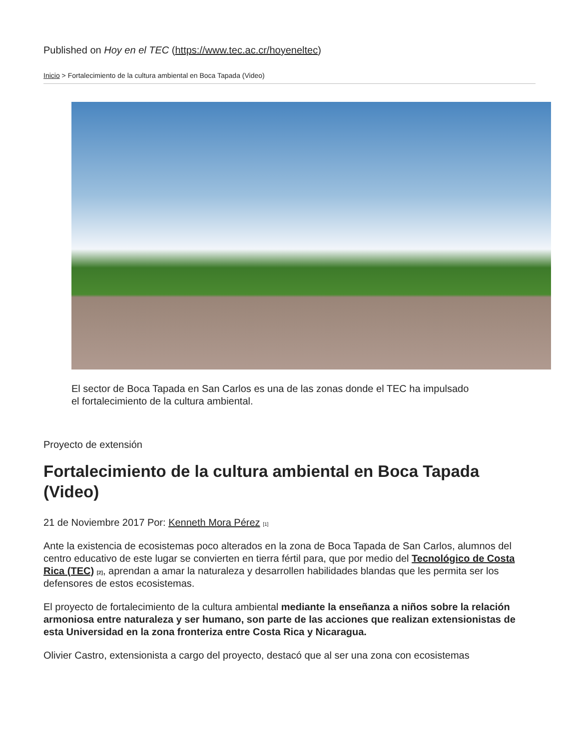Published on Hoy en el TEC (https://www.tec.ac.cr/hoyeneltec)
Inicio > Fortalecimiento de la cultura ambiental en Boca Tapada (Video)
El sector de Boca Tapada en San Carlos es una de las zonas donde el TEC ha impulsado el fortalecimiento de la cultura ambiental.
Proyecto de extensión
Fortalecimiento de la cultura ambiental en Boca Tapada (Video)
21 de Noviembre 2017 Por: Kenneth Mora Pérez <sup>[1]</sup>
Ante la existencia de ecosistemas poco alterados en la zona de Boca Tapada de San Carlos, alumnos del centro educativo de este lugar se convierten en tierra fértil para, que por medio del Tecnológico de Costa Rica (TEC) <sup>[2]</sup>, aprendan a amar la naturaleza y desarrollen habilidades blandas que les permita ser los defensores de estos ecosistemas.
El proyecto de fortalecimiento de la cultura ambiental mediante la enseñanza a niños sobre la relación armoniosa entre naturaleza y ser humano, son parte de las acciones que realizan extensionistas de esta Universidad en la zona fronteriza entre Costa Rica y Nicaragua.
Olivier Castro, extensionista a cargo del proyecto, destacó que al ser una zona con ecosistemas